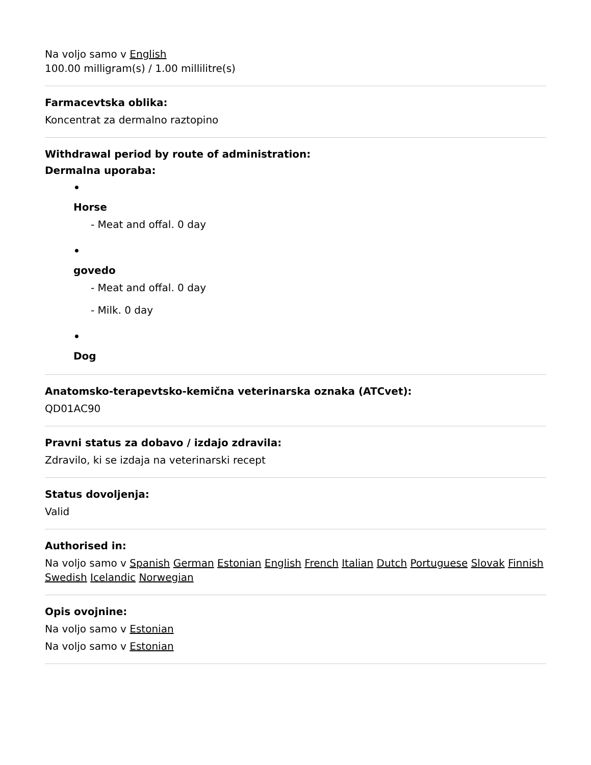Na voljo samo v English
100.00 milligram(s) / 1.00 millilitre(s)
Farmacevtska oblika:
Koncentrat za dermalno raztopino
Withdrawal period by route of administration:
Dermalna uporaba:
•
Horse
- Meat and offal. 0 day
•
govedo
- Meat and offal. 0 day
- Milk. 0 day
•
Dog
Anatomsko-terapevtsko-kemična veterinarska oznaka (ATCvet):
QD01AC90
Pravni status za dobavo / izdajo zdravila:
Zdravilo, ki se izdaja na veterinarski recept
Status dovoljenja:
Valid
Authorised in:
Na voljo samo v Spanish German Estonian English French Italian Dutch Portuguese Slovak Finnish Swedish Icelandic Norwegian
Opis ovojnine:
Na voljo samo v Estonian
Na voljo samo v Estonian